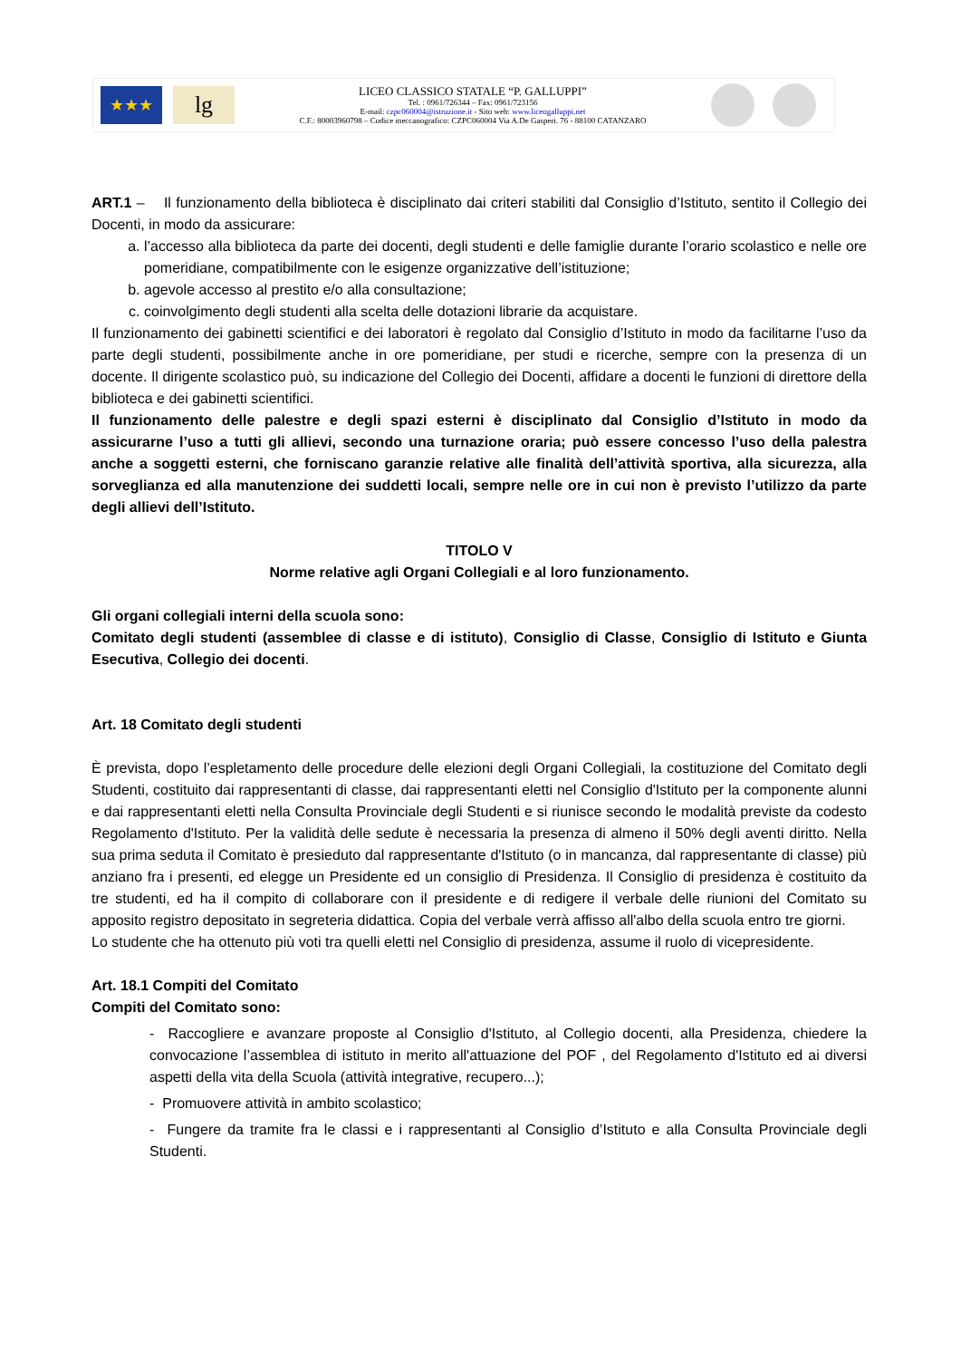★★★
lg
LICEO CLASSICO STATALE “P. GALLUPPI”
Tel. : 0961/726344 – Fax: 0961/723156
E-mail: czpc060004@istruzione.it - Sito web: www.liceogalluppi.net
C.F.: 80003960798 – Codice meccanografico: CZPC060004 Via A.De Gasperi. 76 - 88100 CATANZARO
ART.1 – Il funzionamento della biblioteca è disciplinato dai criteri stabiliti dal Consiglio d’Istituto, sentito il Collegio dei Docenti, in modo da assicurare:
a. l’accesso alla biblioteca da parte dei docenti, degli studenti e delle famiglie durante l’orario scolastico e nelle ore pomeridiane, compatibilmente con le esigenze organizzative dell’istituzione;
b. agevole accesso al prestito e/o alla consultazione;
c. coinvolgimento degli studenti alla scelta delle dotazioni librarie da acquistare.
Il funzionamento dei gabinetti scientifici e dei laboratori è regolato dal Consiglio d’Istituto in modo da facilitarne l’uso da parte degli studenti, possibilmente anche in ore pomeridiane, per studi e ricerche, sempre con la presenza di un docente. Il dirigente scolastico può, su indicazione del Collegio dei Docenti, affidare a docenti le funzioni di direttore della biblioteca e dei gabinetti scientifici.
Il funzionamento delle palestre e degli spazi esterni è disciplinato dal Consiglio d’Istituto in modo da assicurarne l’uso a tutti gli allievi, secondo una turnazione oraria; può essere concesso l’uso della palestra anche a soggetti esterni, che forniscano garanzie relative alle finalità dell’attività sportiva, alla sicurezza, alla sorveglianza ed alla manutenzione dei suddetti locali, sempre nelle ore in cui non è previsto l’utilizzo da parte degli allievi dell’Istituto.
TITOLO V
Norme relative agli Organi Collegiali e al loro funzionamento.
Gli organi collegiali interni della scuola sono:
Comitato degli studenti (assemblee di classe e di istituto), Consiglio di Classe, Consiglio di Istituto e Giunta Esecutiva, Collegio dei docenti.
Art. 18 Comitato degli studenti
È prevista, dopo l’espletamento delle procedure delle elezioni degli Organi Collegiali, la costituzione del Comitato degli Studenti, costituito dai rappresentanti di classe, dai rappresentanti eletti nel Consiglio d'Istituto per la componente alunni e dai rappresentanti eletti nella Consulta Provinciale degli Studenti e si riunisce secondo le modalità previste da codesto Regolamento d'Istituto. Per la validità delle sedute è necessaria la presenza di almeno il 50% degli aventi diritto. Nella sua prima seduta il Comitato è presieduto dal rappresentante d'Istituto (o in mancanza, dal rappresentante di classe) più anziano fra i presenti, ed elegge un Presidente ed un consiglio di Presidenza. Il Consiglio di presidenza è costituito da tre studenti, ed ha il compito di collaborare con il presidente e di redigere il verbale delle riunioni del Comitato su apposito registro depositato in segreteria didattica. Copia del verbale verrà affisso all'albo della scuola entro tre giorni.
Lo studente che ha ottenuto più voti tra quelli eletti nel Consiglio di presidenza, assume il ruolo di vicepresidente.
Art. 18.1 Compiti del Comitato
Compiti del Comitato sono:
- Raccogliere e avanzare proposte al Consiglio d'Istituto, al Collegio docenti, alla Presidenza, chiedere la convocazione l’assemblea di istituto in merito all'attuazione del POF , del Regolamento d'Istituto ed ai diversi aspetti della vita della Scuola (attività integrative, recupero...);
- Promuovere attività in ambito scolastico;
- Fungere da tramite fra le classi e i rappresentanti al Consiglio d’Istituto e alla Consulta Provinciale degli Studenti.